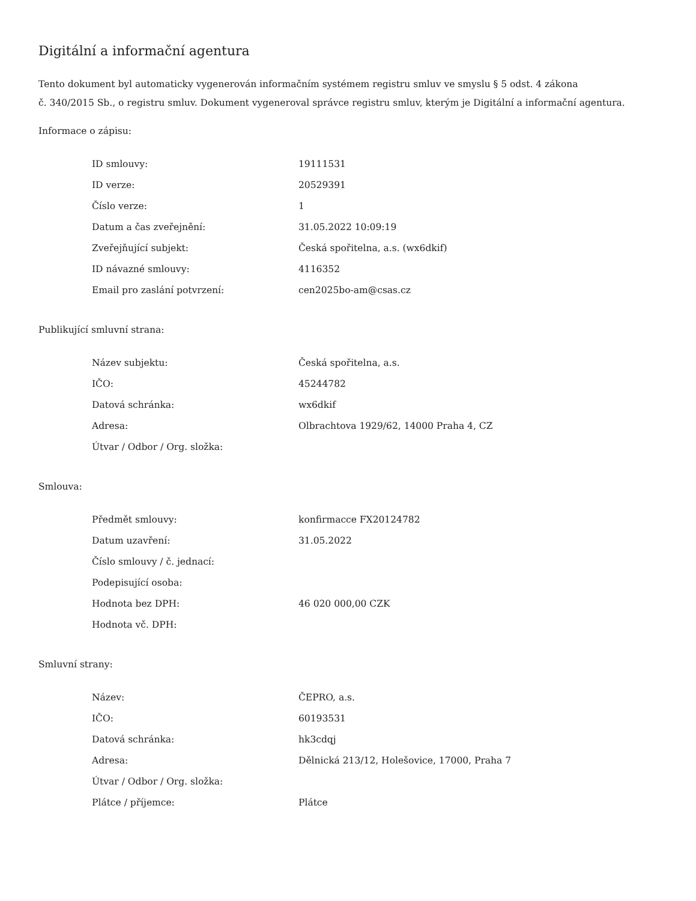Digitální a informační agentura
Tento dokument byl automaticky vygenerován informačním systémem registru smluv ve smyslu § 5 odst. 4 zákona
č. 340/2015 Sb., o registru smluv. Dokument vygeneroval správce registru smluv, kterým je Digitální a informační agentura.
Informace o zápisu:
| ID smlouvy: | 19111531 |
| ID verze: | 20529391 |
| Číslo verze: | 1 |
| Datum a čas zveřejnění: | 31.05.2022 10:09:19 |
| Zveřejňující subjekt: | Česká spořitelna, a.s. (wx6dkif) |
| ID návazné smlouvy: | 4116352 |
| Email pro zaslání potvrzení: | cen2025bo-am@csas.cz |
Publikující smluvní strana:
| Název subjektu: | Česká spořitelna, a.s. |
| IČO: | 45244782 |
| Datová schránka: | wx6dkif |
| Adresa: | Olbrachtova 1929/62, 14000 Praha 4, CZ |
| Útvar / Odbor / Org. složka: | |
Smlouva:
| Předmět smlouvy: | konfirmacce FX20124782 |
| Datum uzavření: | 31.05.2022 |
| Číslo smlouvy / č. jednací: | |
| Podepisující osoba: | |
| Hodnota bez DPH: | 46 020 000,00 CZK |
| Hodnota vč. DPH: | |
Smluvní strany:
| Název: | ČEPRO, a.s. |
| IČO: | 60193531 |
| Datová schránka: | hk3cdqj |
| Adresa: | Dělnická 213/12, Holešovice, 17000, Praha 7 |
| Útvar / Odbor / Org. složka: | |
| Plátce / příjemce: | Plátce |